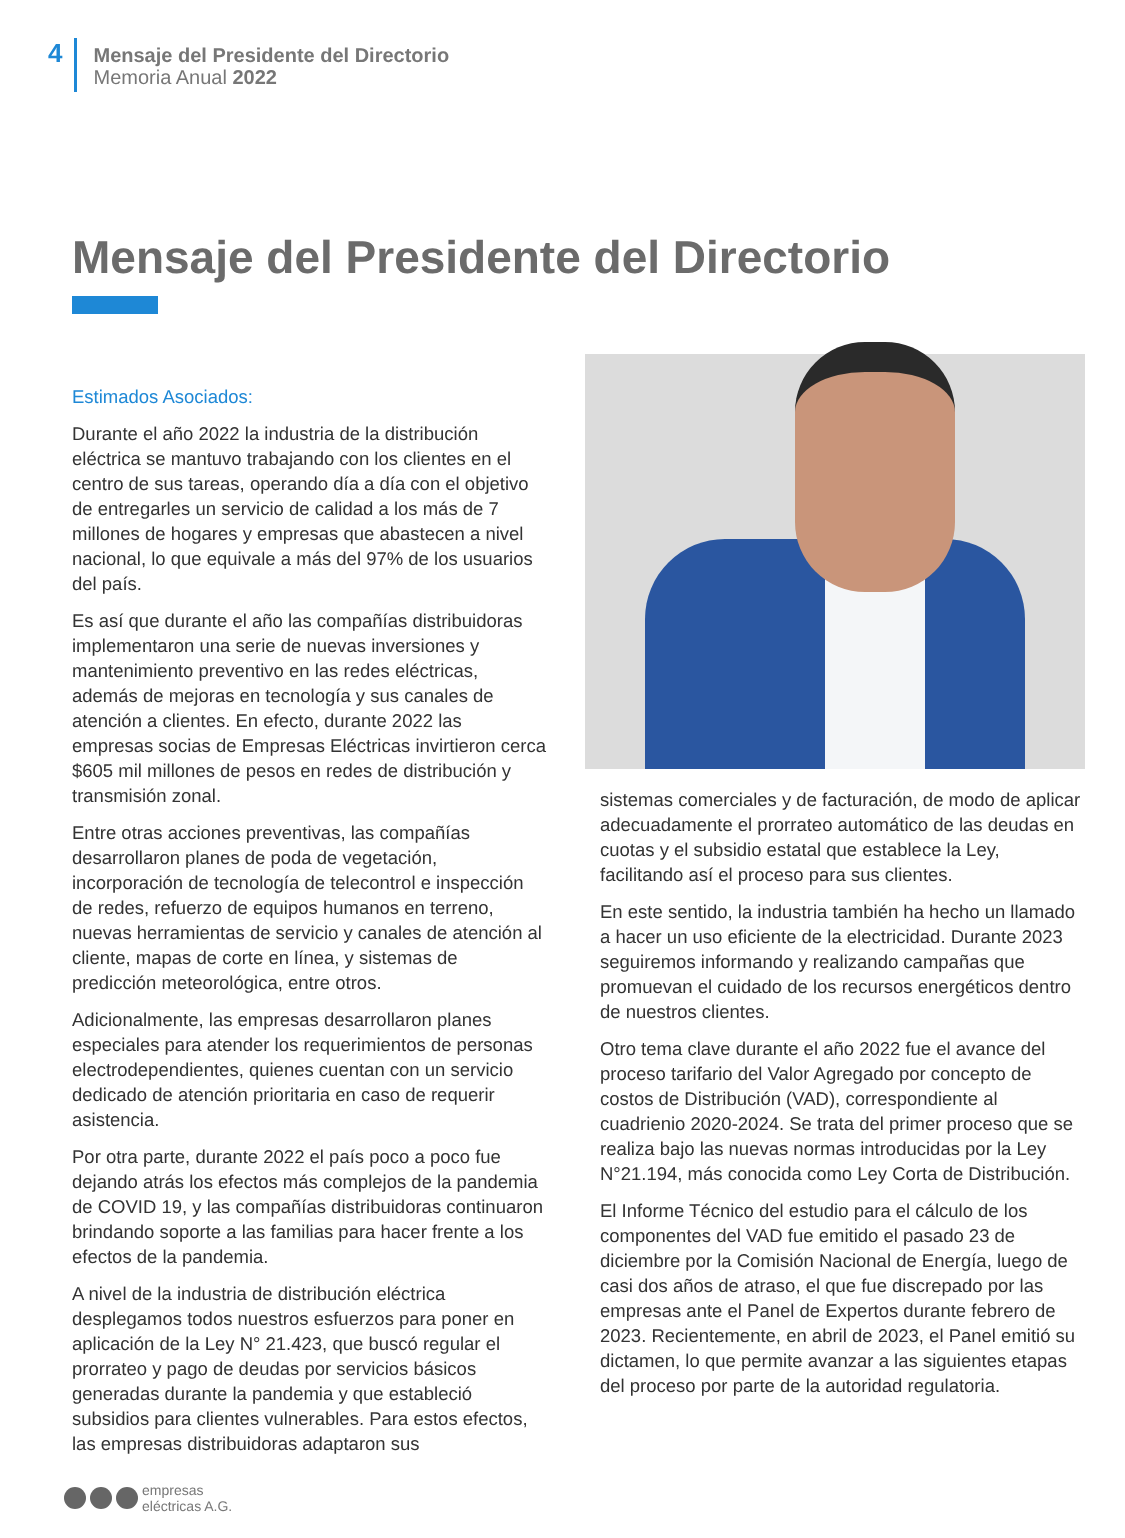4
Mensaje del Presidente del Directorio
Memoria Anual 2022
Mensaje del Presidente del Directorio
Estimados Asociados:
Durante el año 2022 la industria de la distribución eléctrica se mantuvo trabajando con los clientes en el centro de sus tareas, operando día a día con el objetivo de entregarles un servicio de calidad a los más de 7 millones de hogares y empresas que abastecen a nivel nacional, lo que equivale a más del 97% de los usuarios del país.
Es así que durante el año las compañías distribuidoras implementaron una serie de nuevas inversiones y mantenimiento preventivo en las redes eléctricas, además de mejoras en tecnología y sus canales de atención a clientes. En efecto, durante 2022 las empresas socias de Empresas Eléctricas invirtieron cerca $605 mil millones de pesos en redes de distribución y transmisión zonal.
Entre otras acciones preventivas, las compañías desarrollaron planes de poda de vegetación, incorporación de tecnología de telecontrol e inspección de redes, refuerzo de equipos humanos en terreno, nuevas herramientas de servicio y canales de atención al cliente, mapas de corte en línea, y sistemas de predicción meteorológica, entre otros.
Adicionalmente, las empresas desarrollaron planes especiales para atender los requerimientos de personas electrodependientes, quienes cuentan con un servicio dedicado de atención prioritaria en caso de requerir asistencia.
Por otra parte, durante 2022 el país poco a poco fue dejando atrás los efectos más complejos de la pandemia de COVID 19, y las compañías distribuidoras continuaron brindando soporte a las familias para hacer frente a los efectos de la pandemia.
A nivel de la industria de distribución eléctrica desplegamos todos nuestros esfuerzos para poner en aplicación de la Ley N° 21.423, que buscó regular el prorrateo y pago de deudas por servicios básicos generadas durante la pandemia y que estableció subsidios para clientes vulnerables. Para estos efectos, las empresas distribuidoras adaptaron sus
sistemas comerciales y de facturación, de modo de aplicar adecuadamente el prorrateo automático de las deudas en cuotas y el subsidio estatal que establece la Ley, facilitando así el proceso para sus clientes.
En este sentido, la industria también ha hecho un llamado a hacer un uso eficiente de la electricidad. Durante 2023 seguiremos informando y realizando campañas que promuevan el cuidado de los recursos energéticos dentro de nuestros clientes.
Otro tema clave durante el año 2022 fue el avance del proceso tarifario del Valor Agregado por concepto de costos de Distribución (VAD), correspondiente al cuadrienio 2020-2024. Se trata del primer proceso que se realiza bajo las nuevas normas introducidas por la Ley N°21.194, más conocida como Ley Corta de Distribución.
El Informe Técnico del estudio para el cálculo de los componentes del VAD fue emitido el pasado 23 de diciembre por la Comisión Nacional de Energía, luego de casi dos años de atraso, el que fue discrepado por las empresas ante el Panel de Expertos durante febrero de 2023. Recientemente, en abril de 2023, el Panel emitió su dictamen, lo que permite avanzar a las siguientes etapas del proceso por parte de la autoridad regulatoria.
empresas
eléctricas A.G.